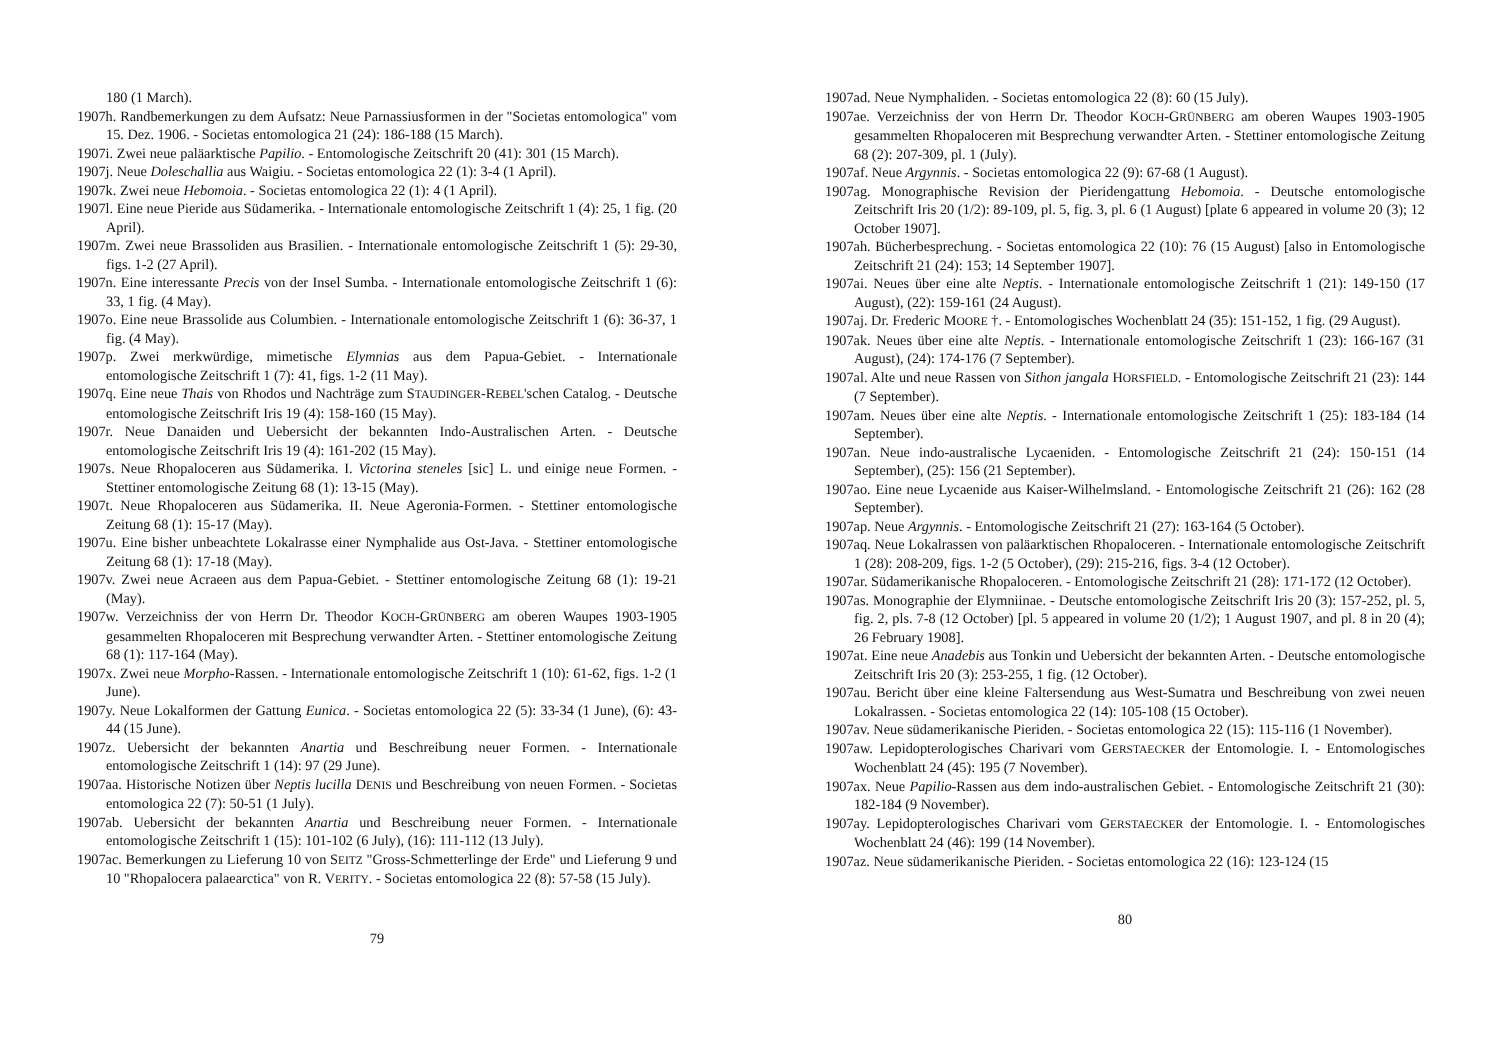180 (1 March).
1907h. Randbemerkungen zu dem Aufsatz: Neue Parnassiusformen in der "Societas entomologica" vom 15. Dez. 1906. - Societas entomologica 21 (24): 186-188 (15 March).
1907i. Zwei neue paläarktische Papilio. - Entomologische Zeitschrift 20 (41): 301 (15 March).
1907j. Neue Doleschallia aus Waigiu. - Societas entomologica 22 (1): 3-4 (1 April).
1907k. Zwei neue Hebomoia. - Societas entomologica 22 (1): 4 (1 April).
1907l. Eine neue Pieride aus Südamerika. - Internationale entomologische Zeitschrift 1 (4): 25, 1 fig. (20 April).
1907m. Zwei neue Brassoliden aus Brasilien. - Internationale entomologische Zeitschrift 1 (5): 29-30, figs. 1-2 (27 April).
1907n. Eine interessante Precis von der Insel Sumba. - Internationale entomologische Zeitschrift 1 (6): 33, 1 fig. (4 May).
1907o. Eine neue Brassolide aus Columbien. - Internationale entomologische Zeitschrift 1 (6): 36-37, 1 fig. (4 May).
1907p. Zwei merkwürdige, mimetische Elymnias aus dem Papua-Gebiet. - Internationale entomologische Zeitschrift 1 (7): 41, figs. 1-2 (11 May).
1907q. Eine neue Thais von Rhodos und Nachträge zum STAUDINGER-REBEL'schen Catalog. - Deutsche entomologische Zeitschrift Iris 19 (4): 158-160 (15 May).
1907r. Neue Danaiden und Uebersicht der bekannten Indo-Australischen Arten. - Deutsche entomologische Zeitschrift Iris 19 (4): 161-202 (15 May).
1907s. Neue Rhopaloceren aus Südamerika. I. Victorina steneles [sic] L. und einige neue Formen. - Stettiner entomologische Zeitung 68 (1): 13-15 (May).
1907t. Neue Rhopaloceren aus Südamerika. II. Neue Ageronia-Formen. - Stettiner entomologische Zeitung 68 (1): 15-17 (May).
1907u. Eine bisher unbeachtete Lokalrasse einer Nymphalide aus Ost-Java. - Stettiner entomologische Zeitung 68 (1): 17-18 (May).
1907v. Zwei neue Acraeen aus dem Papua-Gebiet. - Stettiner entomologische Zeitung 68 (1): 19-21 (May).
1907w. Verzeichniss der von Herrn Dr. Theodor KOCH-GRÜNBERG am oberen Waupes 1903-1905 gesammelten Rhopaloceren mit Besprechung verwandter Arten. - Stettiner entomologische Zeitung 68 (1): 117-164 (May).
1907x. Zwei neue Morpho-Rassen. - Internationale entomologische Zeitschrift 1 (10): 61-62, figs. 1-2 (1 June).
1907y. Neue Lokalformen der Gattung Eunica. - Societas entomologica 22 (5): 33-34 (1 June), (6): 43-44 (15 June).
1907z. Uebersicht der bekannten Anartia und Beschreibung neuer Formen. - Internationale entomologische Zeitschrift 1 (14): 97 (29 June).
1907aa. Historische Notizen über Neptis lucilla DENIS und Beschreibung von neuen Formen. - Societas entomologica 22 (7): 50-51 (1 July).
1907ab. Uebersicht der bekannten Anartia und Beschreibung neuer Formen. - Internationale entomologische Zeitschrift 1 (15): 101-102 (6 July), (16): 111-112 (13 July).
1907ac. Bemerkungen zu Lieferung 10 von SEITZ "Gross-Schmetterlinge der Erde" und Lieferung 9 und 10 "Rhopalocera palaearctica" von R. VERITY. - Societas entomologica 22 (8): 57-58 (15 July).
79
1907ad. Neue Nymphaliden. - Societas entomologica 22 (8): 60 (15 July).
1907ae. Verzeichniss der von Herrn Dr. Theodor KOCH-GRÜNBERG am oberen Waupes 1903-1905 gesammelten Rhopaloceren mit Besprechung verwandter Arten. - Stettiner entomologische Zeitung 68 (2): 207-309, pl. 1 (July).
1907af. Neue Argynnis. - Societas entomologica 22 (9): 67-68 (1 August).
1907ag. Monographische Revision der Pieridengattung Hebomoia. - Deutsche entomologische Zeitschrift Iris 20 (1/2): 89-109, pl. 5, fig. 3, pl. 6 (1 August) [plate 6 appeared in volume 20 (3); 12 October 1907].
1907ah. Bücherbesprechung. - Societas entomologica 22 (10): 76 (15 August) [also in Entomologische Zeitschrift 21 (24): 153; 14 September 1907].
1907ai. Neues über eine alte Neptis. - Internationale entomologische Zeitschrift 1 (21): 149-150 (17 August), (22): 159-161 (24 August).
1907aj. Dr. Frederic MOORE †. - Entomologisches Wochenblatt 24 (35): 151-152, 1 fig. (29 August).
1907ak. Neues über eine alte Neptis. - Internationale entomologische Zeitschrift 1 (23): 166-167 (31 August), (24): 174-176 (7 September).
1907al. Alte und neue Rassen von Sithon jangala HORSFIELD. - Entomologische Zeitschrift 21 (23): 144 (7 September).
1907am. Neues über eine alte Neptis. - Internationale entomologische Zeitschrift 1 (25): 183-184 (14 September).
1907an. Neue indo-australische Lycaeniden. - Entomologische Zeitschrift 21 (24): 150-151 (14 September), (25): 156 (21 September).
1907ao. Eine neue Lycaenide aus Kaiser-Wilhelmsland. - Entomologische Zeitschrift 21 (26): 162 (28 September).
1907ap. Neue Argynnis. - Entomologische Zeitschrift 21 (27): 163-164 (5 October).
1907aq. Neue Lokalrassen von paläarktischen Rhopaloceren. - Internationale entomologische Zeitschrift 1 (28): 208-209, figs. 1-2 (5 October), (29): 215-216, figs. 3-4 (12 October).
1907ar. Südamerikanische Rhopaloceren. - Entomologische Zeitschrift 21 (28): 171-172 (12 October).
1907as. Monographie der Elymniinae. - Deutsche entomologische Zeitschrift Iris 20 (3): 157-252, pl. 5, fig. 2, pls. 7-8 (12 October) [pl. 5 appeared in volume 20 (1/2); 1 August 1907, and pl. 8 in 20 (4); 26 February 1908].
1907at. Eine neue Anadebis aus Tonkin und Uebersicht der bekannten Arten. - Deutsche entomologische Zeitschrift Iris 20 (3): 253-255, 1 fig. (12 October).
1907au. Bericht über eine kleine Faltersendung aus West-Sumatra und Beschreibung von zwei neuen Lokalrassen. - Societas entomologica 22 (14): 105-108 (15 October).
1907av. Neue südamerikanische Pieriden. - Societas entomologica 22 (15): 115-116 (1 November).
1907aw. Lepidopterologisches Charivari vom GERSTAECKER der Entomologie. I. - Entomologisches Wochenblatt 24 (45): 195 (7 November).
1907ax. Neue Papilio-Rassen aus dem indo-australischen Gebiet. - Entomologische Zeitschrift 21 (30): 182-184 (9 November).
1907ay. Lepidopterologisches Charivari vom GERSTAECKER der Entomologie. I. - Entomologisches Wochenblatt 24 (46): 199 (14 November).
1907az. Neue südamerikanische Pieriden. - Societas entomologica 22 (16): 123-124 (15
80